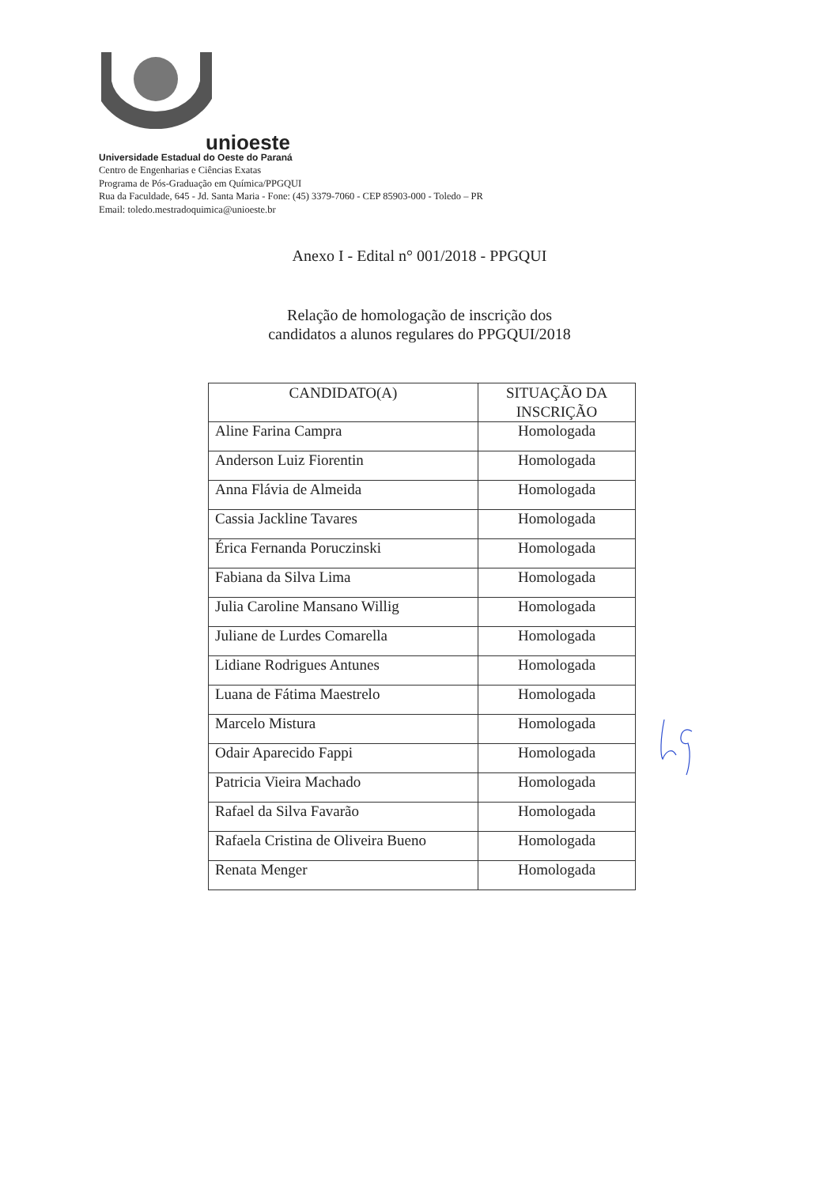unioeste
Universidade Estadual do Oeste do Paraná
Centro de Engenharias e Ciências Exatas
Programa de Pós-Graduação em Química/PPGQUI
Rua da Faculdade, 645 - Jd. Santa Maria - Fone: (45) 3379-7060 - CEP 85903-000 - Toledo – PR
Email: toledo.mestradoquimica@unioeste.br
Anexo I - Edital n° 001/2018 - PPGQUI
Relação de homologação de inscrição dos
candidatos a alunos regulares do PPGQUI/2018
| CANDIDATO(A) | SITUAÇÃO DA INSCRIÇÃO |
| --- | --- |
| Aline Farina Campra | Homologada |
| Anderson Luiz Fiorentin | Homologada |
| Anna Flávia de Almeida | Homologada |
| Cassia Jackline Tavares | Homologada |
| Érica Fernanda Poruczinski | Homologada |
| Fabiana da Silva Lima | Homologada |
| Julia Caroline Mansano Willig | Homologada |
| Juliane de Lurdes Comarella | Homologada |
| Lidiane Rodrigues Antunes | Homologada |
| Luana de Fátima Maestrelo | Homologada |
| Marcelo Mistura | Homologada |
| Odair Aparecido Fappi | Homologada |
| Patricia Vieira Machado | Homologada |
| Rafael da Silva Favarão | Homologada |
| Rafaela Cristina de Oliveira Bueno | Homologada |
| Renata Menger | Homologada |